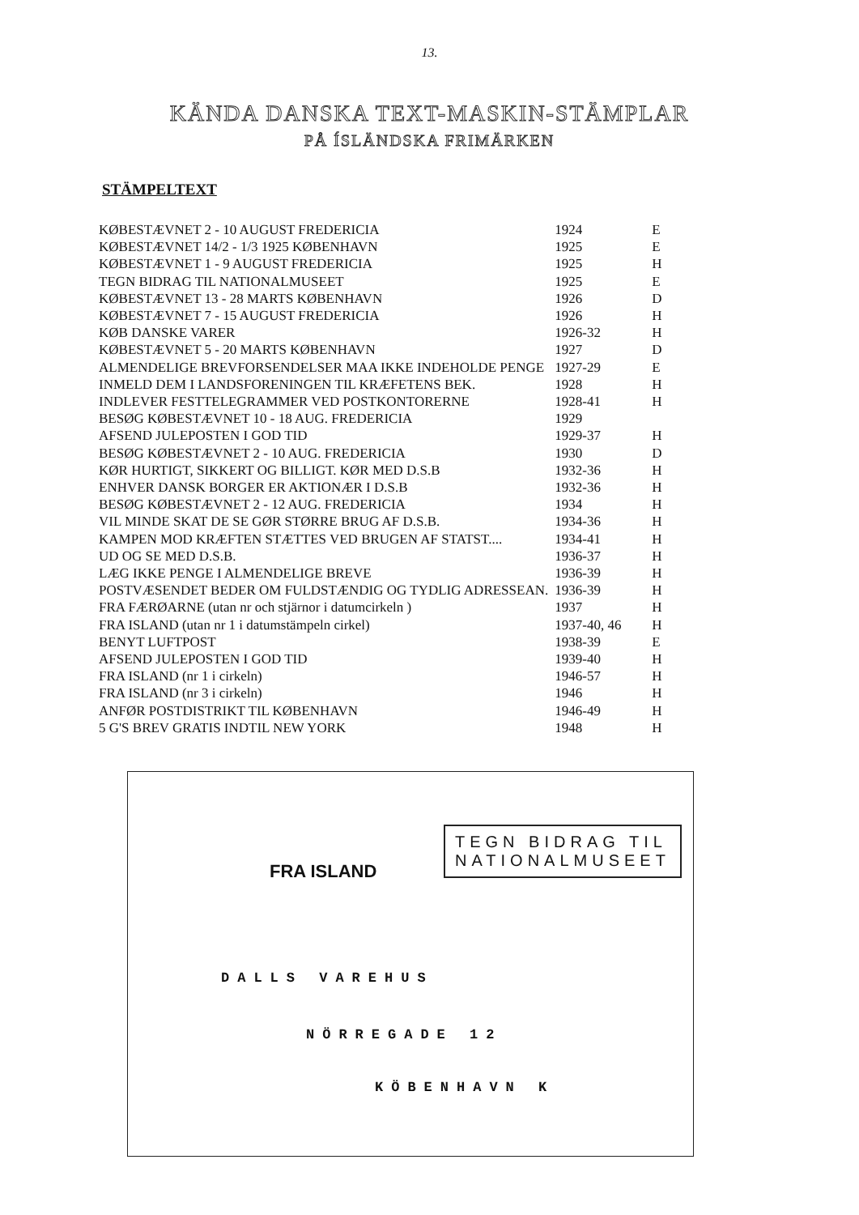13.
KÄNDA DANSKA TEXT-MASKIN-STÄMPLAR
PÅ ÍSLÄNDSKA FRIMÄRKEN
STÄMPELTEXT
| KØBESTÆVNET 2 - 10 AUGUST FREDERICIA | 1924 | E |
| KØBESTÆVNET 14/2 - 1/3 1925 KØBENHAVN | 1925 | E |
| KØBESTÆVNET 1 - 9 AUGUST FREDERICIA | 1925 | H |
| TEGN BIDRAG TIL NATIONALMUSEET | 1925 | E |
| KØBESTÆVNET 13 - 28 MARTS KØBENHAVN | 1926 | D |
| KØBESTÆVNET 7 - 15 AUGUST FREDERICIA | 1926 | H |
| KØB DANSKE VARER | 1926-32 | H |
| KØBESTÆVNET 5 - 20 MARTS KØBENHAVN | 1927 | D |
| ALMENDELIGE BREVFORSENDELSER MAA IKKE INDEHOLDE PENGE | 1927-29 | E |
| INMELD DEM I LANDSFORENINGEN TIL KRÆFETENS BEK. | 1928 | H |
| INDLEVER FESTTELEGRAMMER VED POSTKONTORERNE | 1928-41 | H |
| BESØG KØBESTÆVNET 10 - 18 AUG. FREDERICIA | 1929 | |
| AFSEND JULEPOSTEN I GOD TID | 1929-37 | H |
| BESØG KØBESTÆVNET 2 - 10 AUG. FREDERICIA | 1930 | D |
| KØR HURTIGT, SIKKERT OG BILLIGT. KØR MED D.S.B | 1932-36 | H |
| ENHVER DANSK BORGER ER AKTIONÆR I D.S.B | 1932-36 | H |
| BESØG KØBESTÆVNET 2 - 12 AUG. FREDERICIA | 1934 | H |
| VIL MINDE SKAT DE SE GØR STØRRE BRUG AF D.S.B. | 1934-36 | H |
| KAMPEN MOD KRÆFTEN STÆTTES VED BRUGEN AF STATST.... | 1934-41 | H |
| UD OG SE MED D.S.B. | 1936-37 | H |
| LÆG IKKE PENGE I ALMENDELIGE BREVE | 1936-39 | H |
| POSTVÆSENDET BEDER OM FULDSTÆNDIG OG TYDLIG ADRESSEAN. | 1936-39 | H |
| FRA FÆRØARNE (utan nr och stjärnor i datumcirkeln ) | 1937 | H |
| FRA ISLAND (utan nr 1 i datumstämpeln cirkel) | 1937-40, 46 | H |
| BENYT LUFTPOST | 1938-39 | E |
| AFSEND JULEPOSTEN I GOD TID | 1939-40 | H |
| FRA ISLAND (nr 1 i cirkeln) | 1946-57 | H |
| FRA ISLAND (nr 3 i cirkeln) | 1946 | H |
| ANFØR POSTDISTRIKT TIL KØBENHAVN | 1946-49 | H |
| 5 G'S BREV GRATIS INDTIL NEW YORK | 1948 | H |
FRA ISLAND
TEGN BIDRAG TIL
NATIONALMUSEET
DALLS VAREHUS
NÖRREGADE 12
KÖBENHAVN K